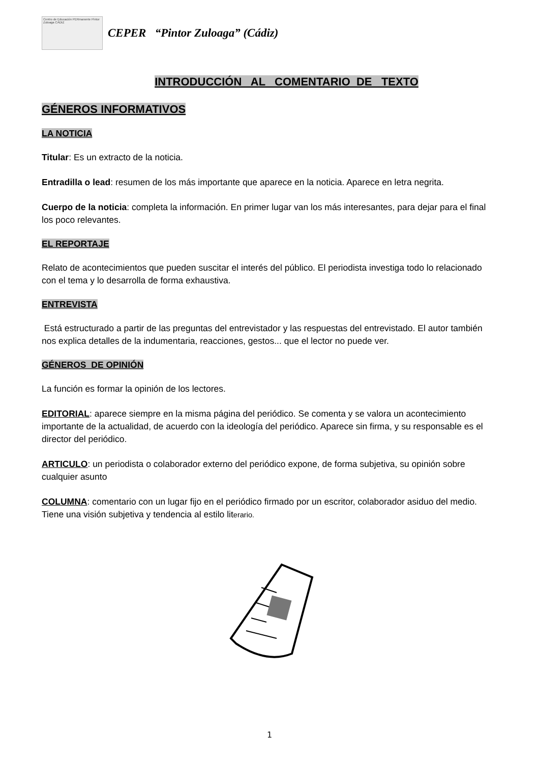Centro de Educación PERmanente Pintor Zuloaga CÁDIZ
CEPER “Pintor Zuloaga” (Cádiz)
INTRODUCCIÓN AL COMENTARIO DE TEXTO
GÉNEROS INFORMATIVOS
LA NOTICIA
Titular: Es un extracto de la noticia.
Entradilla o lead: resumen de los más importante que aparece en la noticia. Aparece en letra negrita.
Cuerpo de la noticia: completa la información. En primer lugar van los más interesantes, para dejar para el final los poco relevantes.
EL REPORTAJE
Relato de acontecimientos que pueden suscitar el interés del público. El periodista investiga todo lo relacionado con el tema y lo desarrolla de forma exhaustiva.
ENTREVISTA
Está estructurado a partir de las preguntas del entrevistador y las respuestas del entrevistado. El autor también nos explica detalles de la indumentaria, reacciones, gestos... que el lector no puede ver.
GÉNEROS DE OPINIÓN
La función es formar la opinión de los lectores.
EDITORIAL: aparece siempre en la misma página del periódico. Se comenta y se valora un acontecimiento importante de la actualidad, de acuerdo con la ideología del periódico. Aparece sin firma, y su responsable es el director del periódico.
ARTICULO: un periodista o colaborador externo del periódico expone, de forma subjetiva, su opinión sobre cualquier asunto
COLUMNA: comentario con un lugar fijo en el periódico firmado por un escritor, colaborador asiduo del medio. Tiene una visión subjetiva y tendencia al estilo literario.
1